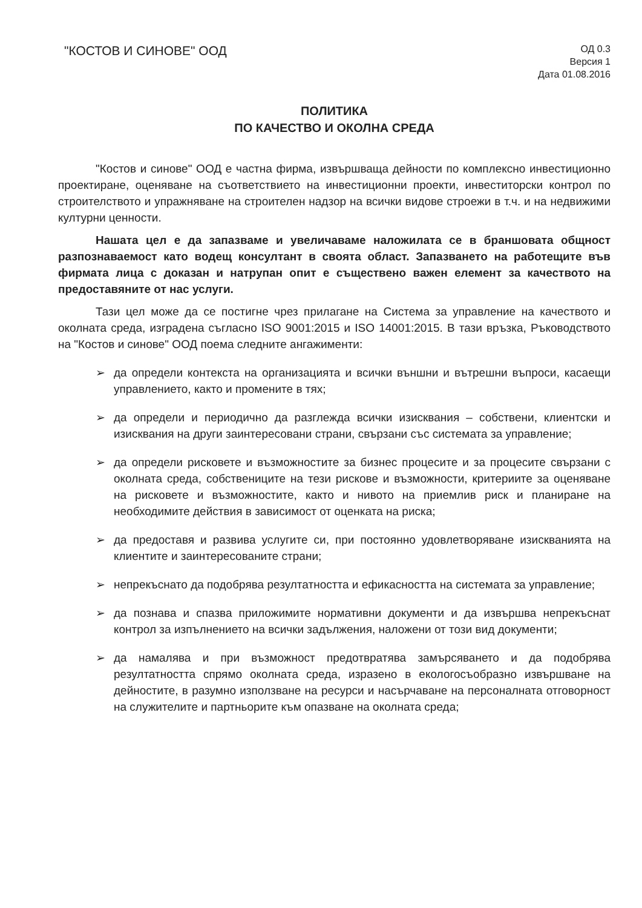"КОСТОВ И СИНОВЕ" ООД
ОД 0.3
Версия 1
Дата 01.08.2016
ПОЛИТИКА
ПО КАЧЕСТВО И ОКОЛНА СРЕДА
"Костов и синове" ООД е частна фирма, извършваща дейности по комплексно инвестиционно проектиране, оценяване на съответствието на инвестиционни проекти, инвеститорски контрол по строителството и упражняване на строителен надзор на всички видове строежи в т.ч. и на недвижими културни ценности.
Нашата цел е да запазваме и увеличаваме наложилата се в браншовата общност разпознаваемост като водещ консултант в своята област. Запазването на работещите във фирмата лица с доказан и натрупан опит е съществено важен елемент за качеството на предоставяните от нас услуги.
Тази цел може да се постигне чрез прилагане на Система за управление на качеството и околната среда, изградена съгласно ISO 9001:2015 и ISO 14001:2015. В тази връзка, Ръководството на "Костов и синове" ООД поема следните ангажименти:
➢ да определи контекста на организацията и всички външни и вътрешни въпроси, касаещи управлението, както и промените в тях;
➢ да определи и периодично да разглежда всички изисквания – собствени, клиентски и изисквания на други заинтересовани страни, свързани със системата за управление;
➢ да определи рисковете и възможностите за бизнес процесите и за процесите свързани с околната среда, собствениците на тези рискове и възможности, критериите за оценяване на рисковете и възможностите, както и нивото на приемлив риск и планиране на необходимите действия в зависимост от оценката на риска;
➢ да предоставя и развива услугите си, при постоянно удовлетворяване изискванията на клиентите и заинтересованите страни;
➢ непрекъснато да подобрява резултатността и ефикасността на системата за управление;
➢ да познава и спазва приложимите нормативни документи и да извършва непрекъснат контрол за изпълнението на всички задължения, наложени от този вид документи;
➢ да намалява и при възможност предотвратява замърсяването и да подобрява резултатността спрямо околната среда, изразено в екологосъобразно извършване на дейностите, в разумно използване на ресурси и насърчаване на персоналната отговорност на служителите и партньорите към опазване на околната среда;